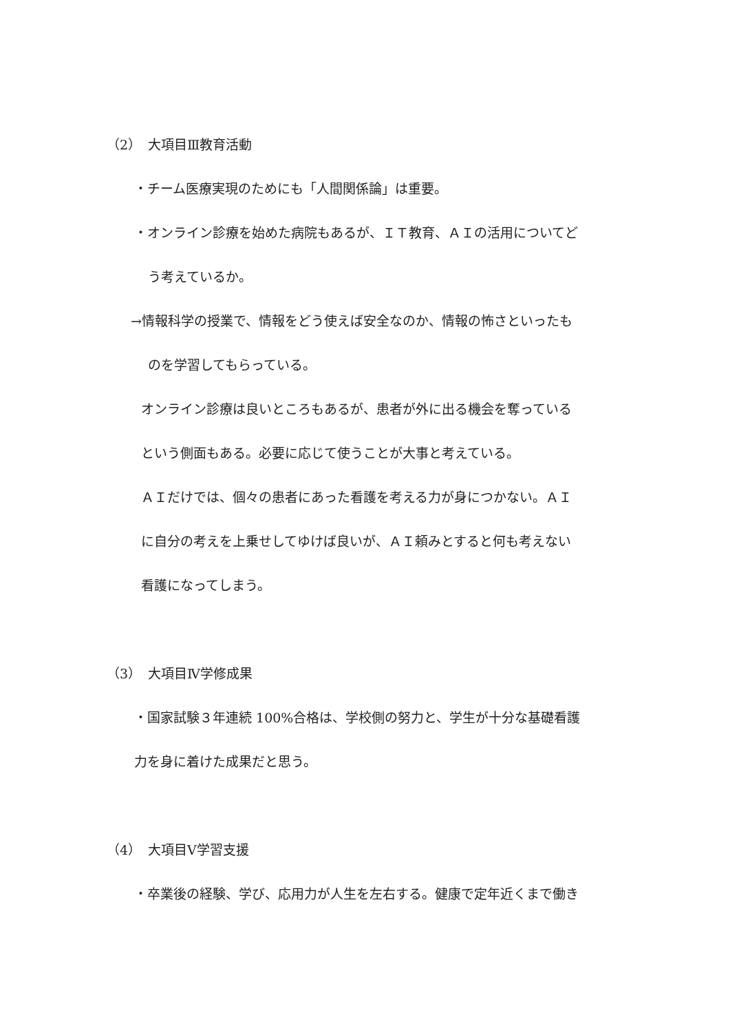（2）　大項目Ⅲ教育活動
・チーム医療実現のためにも「人間関係論」は重要。
・オンライン診療を始めた病院もあるが、ＩＴ教育、ＡＩの活用についてど
う考えているか。
→情報科学の授業で、情報をどう使えば安全なのか、情報の怖さといったも
のを学習してもらっている。
オンライン診療は良いところもあるが、患者が外に出る機会を奪っている
という側面もある。必要に応じて使うことが大事と考えている。
ＡＩだけでは、個々の患者にあった看護を考える力が身につかない。ＡＩ
に自分の考えを上乗せしてゆけば良いが、ＡＩ頼みとすると何も考えない
看護になってしまう。
（3）　大項目Ⅳ学修成果
・国家試験３年連続 100%合格は、学校側の努力と、学生が十分な基礎看護
力を身に着けた成果だと思う。
（4）　大項目Ⅴ学習支援
・卒業後の経験、学び、応用力が人生を左右する。健康で定年近くまで働き